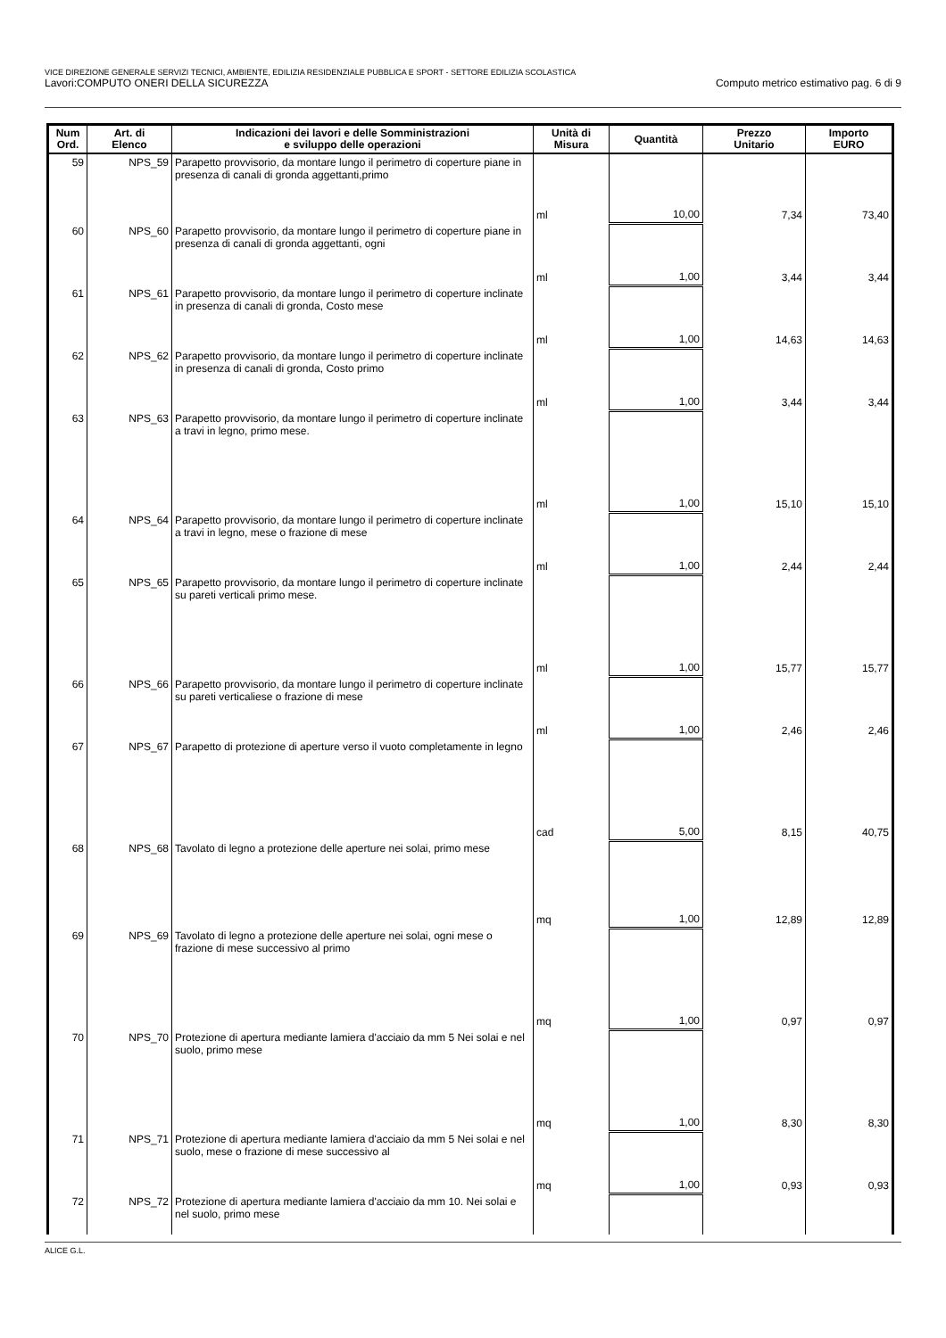VICE DIREZIONE GENERALE SERVIZI TECNICI, AMBIENTE, EDILIZIA RESIDENZIALE PUBBLICA E SPORT - SETTORE EDILIZIA SCOLASTICA
Lavori:COMPUTO ONERI DELLA SICUREZZA Computo metrico estimativo pag. 6 di 9
| Num Ord. | Art. di Elenco | Indicazioni dei lavori e delle Somministrazioni e sviluppo delle operazioni | Unità di Misura | Quantità | Prezzo Unitario | Importo EURO |
| --- | --- | --- | --- | --- | --- | --- |
| 59 | NPS_59 | Parapetto provvisorio, da montare lungo il perimetro di coperture piane in presenza di canali di gronda aggettanti,primo | ml | 10,00 | 7,34 | 73,40 |
| 60 | NPS_60 | Parapetto provvisorio, da montare lungo il perimetro di coperture piane in presenza di canali di gronda aggettanti, ogni | ml | 1,00 | 3,44 | 3,44 |
| 61 | NPS_61 | Parapetto provvisorio, da montare lungo il perimetro di coperture inclinate in presenza di canali di gronda, Costo mese | ml | 1,00 | 14,63 | 14,63 |
| 62 | NPS_62 | Parapetto provvisorio, da montare lungo il perimetro di coperture inclinate in presenza di canali di gronda, Costo primo | ml | 1,00 | 3,44 | 3,44 |
| 63 | NPS_63 | Parapetto provvisorio, da montare lungo il perimetro di coperture inclinate a travi in legno, primo mese. | ml | 1,00 | 15,10 | 15,10 |
| 64 | NPS_64 | Parapetto provvisorio, da montare lungo il perimetro di coperture inclinate a travi in legno, mese o frazione di mese | ml | 1,00 | 2,44 | 2,44 |
| 65 | NPS_65 | Parapetto provvisorio, da montare lungo il perimetro di coperture inclinate su pareti verticali primo mese. | ml | 1,00 | 15,77 | 15,77 |
| 66 | NPS_66 | Parapetto provvisorio, da montare lungo il perimetro di coperture inclinate su pareti verticaliese o frazione di mese | ml | 1,00 | 2,46 | 2,46 |
| 67 | NPS_67 | Parapetto di protezione di aperture verso il vuoto completamente in legno | cad | 5,00 | 8,15 | 40,75 |
| 68 | NPS_68 | Tavolato di legno a protezione delle aperture nei solai, primo mese | mq | 1,00 | 12,89 | 12,89 |
| 69 | NPS_69 | Tavolato di legno a protezione delle aperture nei solai, ogni mese o frazione di mese successivo al primo | mq | 1,00 | 0,97 | 0,97 |
| 70 | NPS_70 | Protezione di apertura mediante lamiera d'acciaio da mm 5 Nei solai e nel suolo, primo mese | mq | 1,00 | 8,30 | 8,30 |
| 71 | NPS_71 | Protezione di apertura mediante lamiera d'acciaio da mm 5 Nei solai e nel suolo, mese o frazione di mese successivo al | mq | 1,00 | 0,93 | 0,93 |
| 72 | NPS_72 | Protezione di apertura mediante lamiera d'acciaio da mm 10. Nei solai e nel suolo, primo mese | | | | |
ALICE G.L.